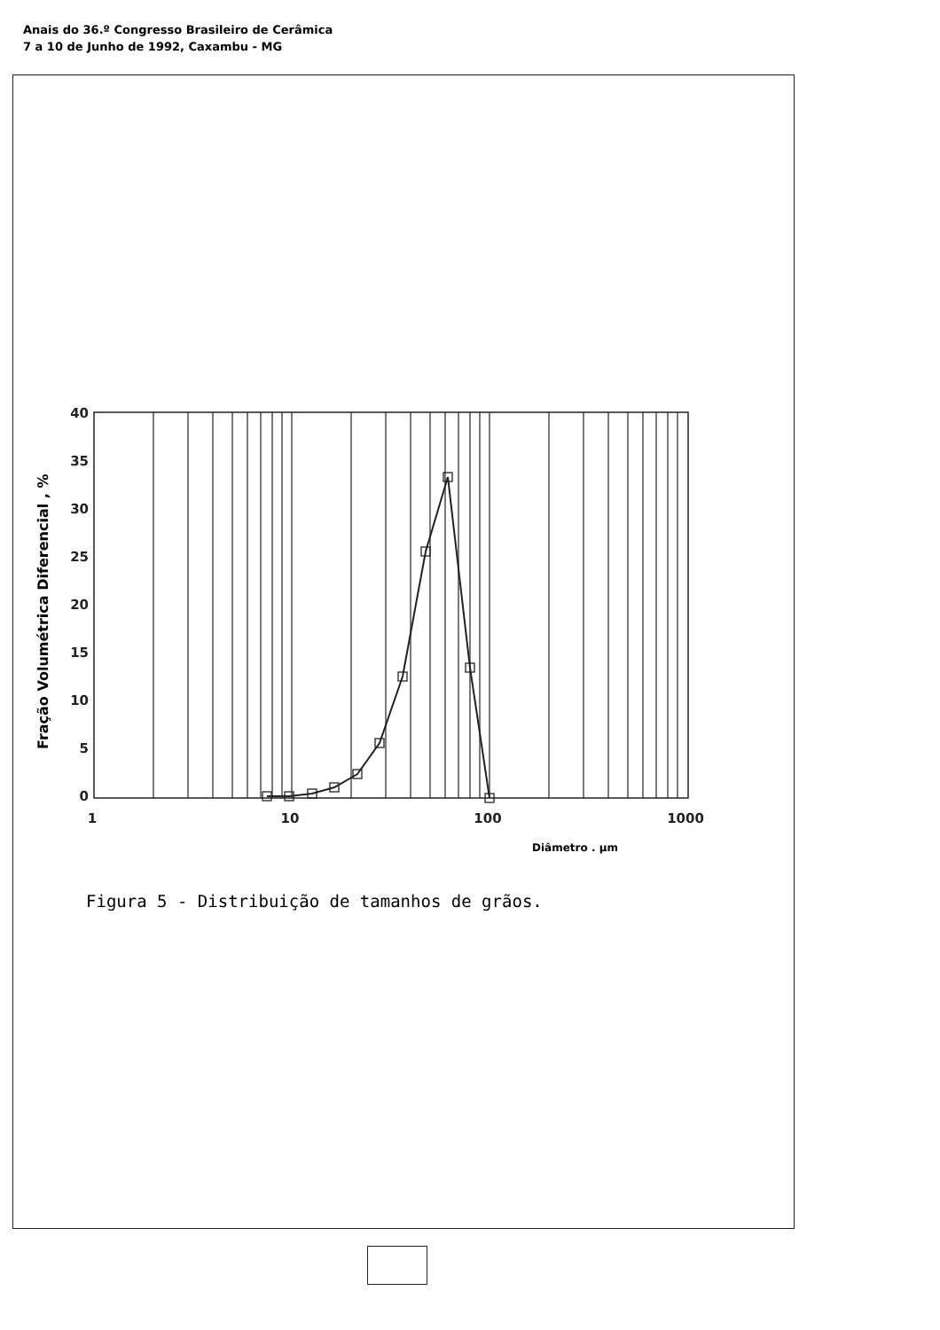Anais do 36.º Congresso Brasileiro de Cerâmica
7 a 10 de Junho de 1992, Caxambu - MG
40
35
30
25
20
15
10
5
0
1
10
100
1000
Diâmetro . µm
Fração Volumétrica Diferencial , %
Figura 5 - Distribuição de tamanhos de grãos.